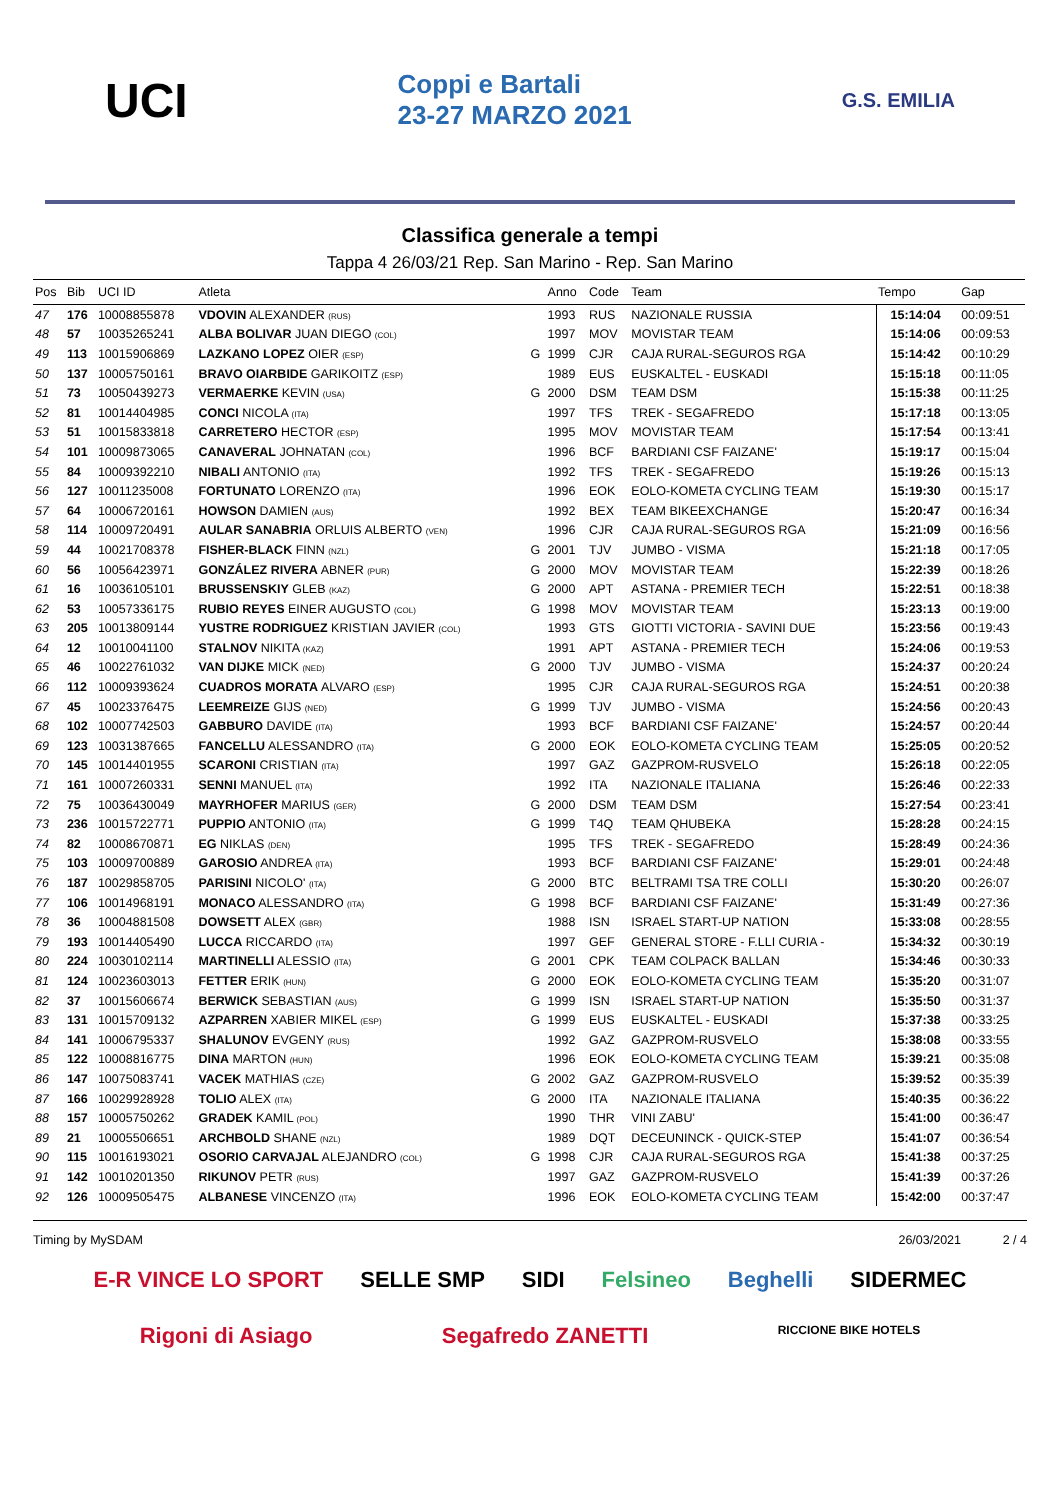UCI
Coppi e Bartali
23-27 MARZO 2021
G.S. EMILIA
Classifica generale a tempi
Tappa 4 26/03/21 Rep. San Marino - Rep. San Marino
| Pos | Bib | UCI ID | Atleta | | Anno | Code | Team | Tempo | Gap |
| --- | --- | --- | --- | --- | --- | --- | --- | --- | --- |
| 47 | 176 | 10008855878 | VDOVIN ALEXANDER (RUS) | | 1993 | RUS | NAZIONALE RUSSIA | 15:14:04 | 00:09:51 |
| 48 | 57 | 10035265241 | ALBA BOLIVAR JUAN DIEGO (COL) | | 1997 | MOV | MOVISTAR TEAM | 15:14:06 | 00:09:53 |
| 49 | 113 | 10015906869 | LAZKANO LOPEZ OIER (ESP) | G | 1999 | CJR | CAJA RURAL-SEGUROS RGA | 15:14:42 | 00:10:29 |
| 50 | 137 | 10005750161 | BRAVO OIARBIDE GARIKOITZ (ESP) | | 1989 | EUS | EUSKALTEL - EUSKADI | 15:15:18 | 00:11:05 |
| 51 | 73 | 10050439273 | VERMAERKE KEVIN (USA) | G | 2000 | DSM | TEAM DSM | 15:15:38 | 00:11:25 |
| 52 | 81 | 10014404985 | CONCI NICOLA (ITA) | | 1997 | TFS | TREK - SEGAFREDO | 15:17:18 | 00:13:05 |
| 53 | 51 | 10015833818 | CARRETERO HECTOR (ESP) | | 1995 | MOV | MOVISTAR TEAM | 15:17:54 | 00:13:41 |
| 54 | 101 | 10009873065 | CANAVERAL JOHNATAN (COL) | | 1996 | BCF | BARDIANI CSF FAIZANE' | 15:19:17 | 00:15:04 |
| 55 | 84 | 10009392210 | NIBALI ANTONIO (ITA) | | 1992 | TFS | TREK - SEGAFREDO | 15:19:26 | 00:15:13 |
| 56 | 127 | 10011235008 | FORTUNATO LORENZO (ITA) | | 1996 | EOK | EOLO-KOMETA CYCLING TEAM | 15:19:30 | 00:15:17 |
| 57 | 64 | 10006720161 | HOWSON DAMIEN (AUS) | | 1992 | BEX | TEAM BIKEEXCHANGE | 15:20:47 | 00:16:34 |
| 58 | 114 | 10009720491 | AULAR SANABRIA ORLUIS ALBERTO (VEN) | | 1996 | CJR | CAJA RURAL-SEGUROS RGA | 15:21:09 | 00:16:56 |
| 59 | 44 | 10021708378 | FISHER-BLACK FINN (NZL) | G | 2001 | TJV | JUMBO - VISMA | 15:21:18 | 00:17:05 |
| 60 | 56 | 10056423971 | GONZÁLEZ RIVERA ABNER (PUR) | G | 2000 | MOV | MOVISTAR TEAM | 15:22:39 | 00:18:26 |
| 61 | 16 | 10036105101 | BRUSSENSKIY GLEB (KAZ) | G | 2000 | APT | ASTANA - PREMIER TECH | 15:22:51 | 00:18:38 |
| 62 | 53 | 10057336175 | RUBIO REYES EINER AUGUSTO (COL) | G | 1998 | MOV | MOVISTAR TEAM | 15:23:13 | 00:19:00 |
| 63 | 205 | 10013809144 | YUSTRE RODRIGUEZ KRISTIAN JAVIER (COL) | | 1993 | GTS | GIOTTI VICTORIA - SAVINI DUE | 15:23:56 | 00:19:43 |
| 64 | 12 | 10010041100 | STALNOV NIKITA (KAZ) | | 1991 | APT | ASTANA - PREMIER TECH | 15:24:06 | 00:19:53 |
| 65 | 46 | 10022761032 | VAN DIJKE MICK (NED) | G | 2000 | TJV | JUMBO - VISMA | 15:24:37 | 00:20:24 |
| 66 | 112 | 10009393624 | CUADROS MORATA ALVARO (ESP) | | 1995 | CJR | CAJA RURAL-SEGUROS RGA | 15:24:51 | 00:20:38 |
| 67 | 45 | 10023376475 | LEEMREIZE GIJS (NED) | G | 1999 | TJV | JUMBO - VISMA | 15:24:56 | 00:20:43 |
| 68 | 102 | 10007742503 | GABBURO DAVIDE (ITA) | | 1993 | BCF | BARDIANI CSF FAIZANE' | 15:24:57 | 00:20:44 |
| 69 | 123 | 10031387665 | FANCELLU ALESSANDRO (ITA) | G | 2000 | EOK | EOLO-KOMETA CYCLING TEAM | 15:25:05 | 00:20:52 |
| 70 | 145 | 10014401955 | SCARONI CRISTIAN (ITA) | | 1997 | GAZ | GAZPROM-RUSVELO | 15:26:18 | 00:22:05 |
| 71 | 161 | 10007260331 | SENNI MANUEL (ITA) | | 1992 | ITA | NAZIONALE ITALIANA | 15:26:46 | 00:22:33 |
| 72 | 75 | 10036430049 | MAYRHOFER MARIUS (GER) | G | 2000 | DSM | TEAM DSM | 15:27:54 | 00:23:41 |
| 73 | 236 | 10015722771 | PUPPIO ANTONIO (ITA) | G | 1999 | T4Q | TEAM QHUBEKA | 15:28:28 | 00:24:15 |
| 74 | 82 | 10008670871 | EG NIKLAS (DEN) | | 1995 | TFS | TREK - SEGAFREDO | 15:28:49 | 00:24:36 |
| 75 | 103 | 10009700889 | GAROSIO ANDREA (ITA) | | 1993 | BCF | BARDIANI CSF FAIZANE' | 15:29:01 | 00:24:48 |
| 76 | 187 | 10029858705 | PARISINI NICOLO' (ITA) | G | 2000 | BTC | BELTRAMI TSA TRE COLLI | 15:30:20 | 00:26:07 |
| 77 | 106 | 10014968191 | MONACO ALESSANDRO (ITA) | G | 1998 | BCF | BARDIANI CSF FAIZANE' | 15:31:49 | 00:27:36 |
| 78 | 36 | 10004881508 | DOWSETT ALEX (GBR) | | 1988 | ISN | ISRAEL START-UP NATION | 15:33:08 | 00:28:55 |
| 79 | 193 | 10014405490 | LUCCA RICCARDO (ITA) | | 1997 | GEF | GENERAL STORE - F.LLI CURIA - | 15:34:32 | 00:30:19 |
| 80 | 224 | 10030102114 | MARTINELLI ALESSIO (ITA) | G | 2001 | CPK | TEAM COLPACK BALLAN | 15:34:46 | 00:30:33 |
| 81 | 124 | 10023603013 | FETTER ERIK (HUN) | G | 2000 | EOK | EOLO-KOMETA CYCLING TEAM | 15:35:20 | 00:31:07 |
| 82 | 37 | 10015606674 | BERWICK SEBASTIAN (AUS) | G | 1999 | ISN | ISRAEL START-UP NATION | 15:35:50 | 00:31:37 |
| 83 | 131 | 10015709132 | AZPARREN XABIER MIKEL (ESP) | G | 1999 | EUS | EUSKALTEL - EUSKADI | 15:37:38 | 00:33:25 |
| 84 | 141 | 10006795337 | SHALUNOV EVGENY (RUS) | | 1992 | GAZ | GAZPROM-RUSVELO | 15:38:08 | 00:33:55 |
| 85 | 122 | 10008816775 | DINA MARTON (HUN) | | 1996 | EOK | EOLO-KOMETA CYCLING TEAM | 15:39:21 | 00:35:08 |
| 86 | 147 | 10075083741 | VACEK MATHIAS (CZE) | G | 2002 | GAZ | GAZPROM-RUSVELO | 15:39:52 | 00:35:39 |
| 87 | 166 | 10029928928 | TOLIO ALEX (ITA) | G | 2000 | ITA | NAZIONALE ITALIANA | 15:40:35 | 00:36:22 |
| 88 | 157 | 10005750262 | GRADEK KAMIL (POL) | | 1990 | THR | VINI ZABU' | 15:41:00 | 00:36:47 |
| 89 | 21 | 10005506651 | ARCHBOLD SHANE (NZL) | | 1989 | DQT | DECEUNINCK - QUICK-STEP | 15:41:07 | 00:36:54 |
| 90 | 115 | 10016193021 | OSORIO CARVAJAL ALEJANDRO (COL) | G | 1998 | CJR | CAJA RURAL-SEGUROS RGA | 15:41:38 | 00:37:25 |
| 91 | 142 | 10010201350 | RIKUNOV PETR (RUS) | | 1997 | GAZ | GAZPROM-RUSVELO | 15:41:39 | 00:37:26 |
| 92 | 126 | 10009505475 | ALBANESE VINCENZO (ITA) | | 1996 | EOK | EOLO-KOMETA CYCLING TEAM | 15:42:00 | 00:37:47 |
Timing by MySDAM 26/03/2021 2 / 4
E-R VINCE LO SPORT SELLE SMP SIDI Felsineo Beghelli SIDERMEC Rigoni di Asiago Segafredo ZANETTI RICCIONE BIKE HOTELS